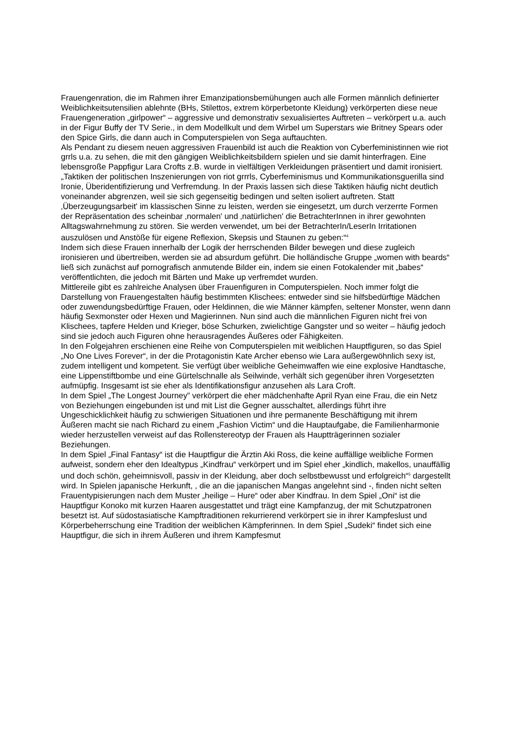Frauengenration, die im Rahmen ihrer Emanzipationsbemühungen auch alle Formen männlich definierter Weiblichkeitsutensilien ablehnte (BHs, Stilettos, extrem körperbetonte Kleidung) verkörperten diese neue Frauengeneration „girlpower“ – aggressive und demonstrativ sexualisiertes Auftreten – verkörpert u.a. auch in der Figur Buffy der TV Serie., in dem Modellkult und dem Wirbel um Superstars wie Britney Spears oder den Spice Girls, die dann auch in Computerspielen von Sega auftauchten.
Als Pendant zu diesem neuen aggressiven Frauenbild ist auch die Reaktion von Cyberfeministinnen wie riot grrls u.a. zu sehen, die mit den gängigen Weiblichkeitsbildern spielen und sie damit hinterfragen. Eine lebensgroße Pappfigur Lara Crofts z.B. wurde in vielfältigen Verkleidungen präsentiert und damit ironisiert. „Taktiken der politischen Inszenierungen von riot grrrls, Cyberfeminismus und Kommunikationsguerilla sind Ironie, Überidentifizierung und Verfremdung. In der Praxis lassen sich diese Taktiken häufig nicht deutlich voneinander abgrenzen, weil sie sich gegenseitig bedingen und selten isoliert auftreten. Statt ‚Überzeugungsarbeit' im klassischen Sinne zu leisten, werden sie eingesetzt, um durch verzerrte Formen der Repräsentation des scheinbar ‚normalen' und ‚natürlichen' die BetrachterInnen in ihrer gewohnten Alltagswahrnehmung zu stören. Sie werden verwendet, um bei der BetrachterIn/LeserIn Irritationen auszulösen und Anstöße für eigene Reflexion, Skepsis und Staunen zu geben:“<sup>4</sup>
Indem sich diese Frauen innerhalb der Logik der herrschenden Bilder bewegen und diese zugleich ironisieren und übertreiben, werden sie ad absurdum geführt. Die holländische Gruppe „women with beards“ ließ sich zunächst auf pornografisch anmutende Bilder ein, indem sie einen Fotokalender mit „babes“ veröffentlichten, die jedoch mit Bärten und Make up verfremdet wurden.
Mittlereile gibt es zahlreiche Analysen über Frauenfiguren in Computerspielen. Noch immer folgt die Darstellung von Frauengestalten häufig bestimmten Klischees: entweder sind sie hilfsbedürftige Mädchen oder zuwendungsbedürftige Frauen, oder Heldinnen, die wie Männer kämpfen, seltener Monster, wenn dann häufig Sexmonster oder Hexen und Magierinnen. Nun sind auch die männlichen Figuren nicht frei von Klischees, tapfere Helden und Krieger, böse Schurken, zwielichtige Gangster und so weiter – häufig jedoch sind sie jedoch auch Figuren ohne herausragendes Äußeres oder Fähigkeiten.
In den Folgejahren erschienen eine Reihe von Computerspielen mit weiblichen Hauptfiguren, so das Spiel „No One Lives Forever“, in der die Protagonistin Kate Archer ebenso wie Lara außergewöhnlich sexy ist, zudem intelligent und kompetent. Sie verfügt über weibliche Geheimwaffen wie eine explosive Handtasche, eine Lippenstiftbombe und eine Gürtelschnalle als Seilwinde, verhält sich gegenüber ihren Vorgesetzten aufmüpfig. Insgesamt ist sie eher als Identifikationsfigur anzusehen als Lara Croft.
In dem Spiel „The Longest Journey” verkörpert die eher mädchenhafte April Ryan eine Frau, die ein Netz von Beziehungen eingebunden ist und mit List die Gegner ausschaltet, allerdings führt ihre Ungeschicklichkeit häufig zu schwierigen Situationen und ihre permanente Beschäftigung mit ihrem Äußeren macht sie nach Richard zu einem „Fashion Victim“ und die Hauptaufgabe, die Familienharmonie wieder herzustellen verweist auf das Rollenstereotyp der Frauen als Hauptträgerinnen sozialer Beziehungen.
In dem Spiel „Final Fantasy“ ist die Hauptfigur die Ärztin Aki Ross, die keine auffällige weibliche Formen aufweist, sondern eher den Idealtypus „Kindfrau“ verkörpert und im Spiel eher „kindlich, makellos, unauffällig und doch schön, geheimnisvoll, passiv in der Kleidung, aber doch selbstbewusst und erfolgreich“<sup>5</sup> dargestellt wird. In Spielen japanische Herkunft, , die an die japanischen Mangas angelehnt sind -, finden nicht selten Frauentypisierungen nach dem Muster „heilige – Hure“ oder aber Kindfrau. In dem Spiel „Oni“ ist die Hauptfigur Konoko mit kurzen Haaren ausgestattet und trägt eine Kampfanzug, der mit Schutzpatronen besetzt ist. Auf südostasiatische Kampftraditionen rekurrierend verkörpert sie in ihrer Kampfeslust und Körperbeherrschung eine Tradition der weiblichen Kämpferinnen. In dem Spiel „Sudeki“ findet sich eine Hauptfigur, die sich in ihrem Äußeren und ihrem Kampfesmut